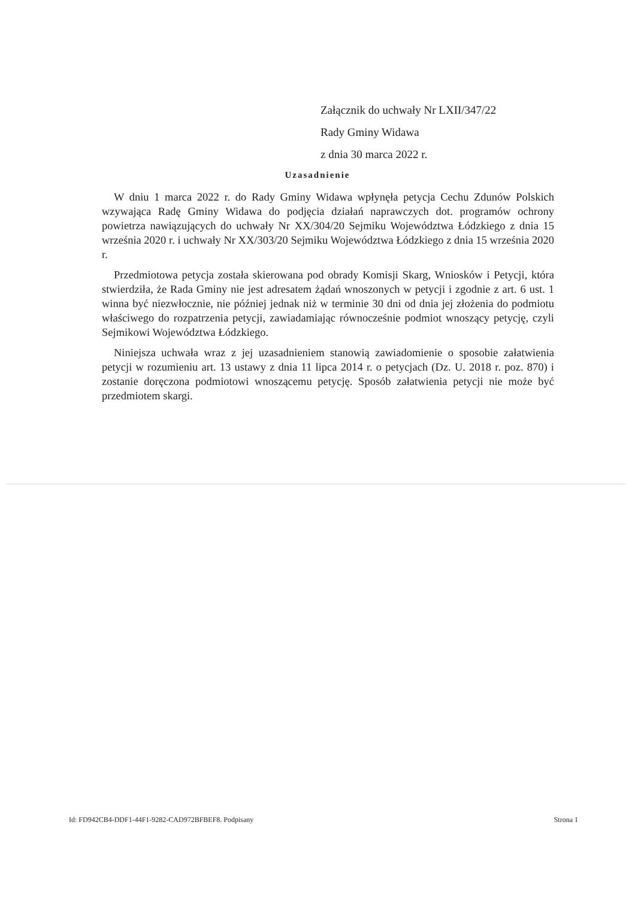Załącznik do uchwały Nr LXII/347/22
Rady Gminy Widawa
z dnia 30 marca 2022 r.
Uzasadnienie
W dniu 1 marca 2022 r. do Rady Gminy Widawa wpłynęła petycja Cechu Zdunów Polskich wzywająca Radę Gminy Widawa do podjęcia działań naprawczych dot. programów ochrony powietrza nawiązujących do uchwały Nr XX/304/20 Sejmiku Województwa Łódzkiego z dnia 15 września 2020 r. i uchwały Nr XX/303/20 Sejmiku Województwa Łódzkiego z dnia 15 września 2020 r.
Przedmiotowa petycja została skierowana pod obrady Komisji Skarg, Wniosków i Petycji, która stwierdziła, że Rada Gminy nie jest adresatem żądań wnoszonych w petycji i zgodnie z art. 6 ust. 1 winna być niezwłocznie, nie później jednak niż w terminie 30 dni od dnia jej złożenia do podmiotu właściwego do rozpatrzenia petycji, zawiadamiając równocześnie podmiot wnoszący petycję, czyli Sejmikowi Województwa Łódzkiego.
Niniejsza uchwała wraz z jej uzasadnieniem stanowią zawiadomienie o sposobie załatwienia petycji w rozumieniu art. 13 ustawy z dnia 11 lipca 2014 r. o petycjach (Dz. U. 2018 r. poz. 870) i zostanie doręczona podmiotowi wnoszącemu petycję. Sposób załatwienia petycji nie może być przedmiotem skargi.
Id: FD942CB4-DDF1-44F1-9282-CAD972BFBEF8. Podpisany Strona 1